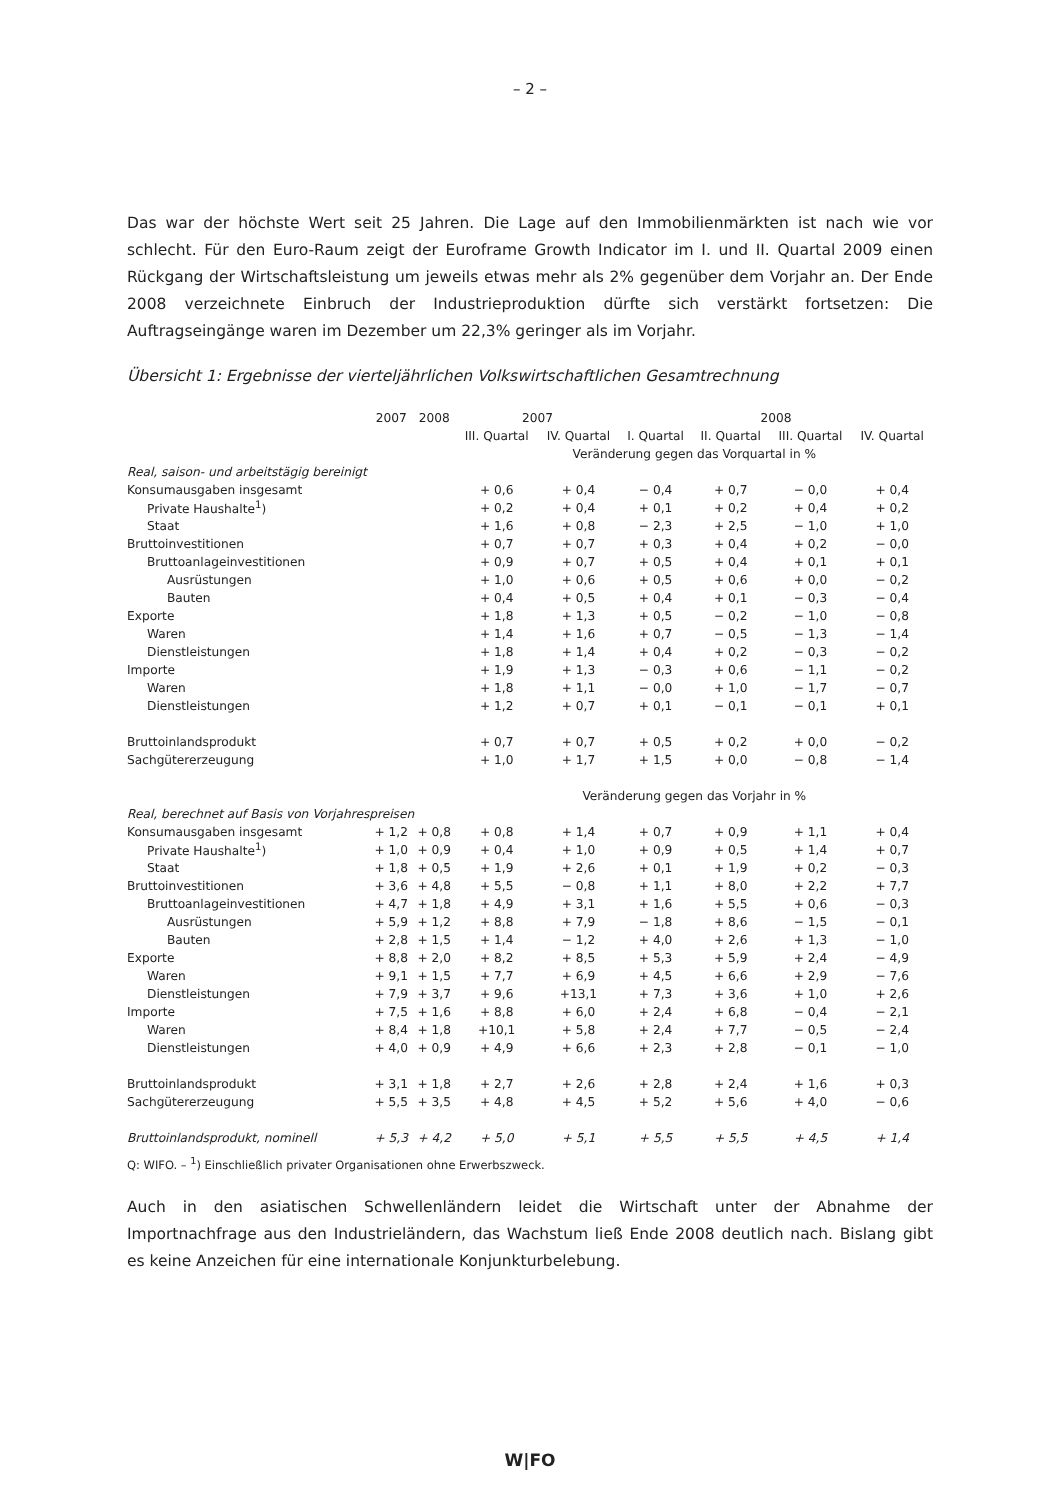– 2 –
Das war der höchste Wert seit 25 Jahren. Die Lage auf den Immobilienmärkten ist nach wie vor schlecht. Für den Euro-Raum zeigt der Euroframe Growth Indicator im I. und II. Quartal 2009 einen Rückgang der Wirtschaftsleistung um jeweils etwas mehr als 2% gegenüber dem Vorjahr an. Der Ende 2008 verzeichnete Einbruch der Industrieproduktion dürfte sich verstärkt fortsetzen: Die Auftragseingänge waren im Dezember um 22,3% geringer als im Vorjahr.
Übersicht 1: Ergebnisse der vierteljährlichen Volkswirtschaftlichen Gesamtrechnung
| | 2007 | 2008 | 2007 | | 2008 | | | |
| --- | --- | --- | --- | --- | --- | --- | --- | --- |
| | | | III. Quartal | IV. Quartal | I. Quartal | II. Quartal | III. Quartal | IV. Quartal |
| | | | Veränderung gegen das Vorquartal in % | | | | | |
| Real, saison- und arbeitstägig bereinigt | | | | | | | | |
| Konsumausgaben insgesamt | | | + 0,6 | + 0,4 | − 0,4 | + 0,7 | − 0,0 | + 0,4 |
| Private Haushalte<sup>1</sup>) | | | + 0,2 | + 0,4 | + 0,1 | + 0,2 | + 0,4 | + 0,2 |
| Staat | | | + 1,6 | + 0,8 | − 2,3 | + 2,5 | − 1,0 | + 1,0 |
| Bruttoinvestitionen | | | + 0,7 | + 0,7 | + 0,3 | + 0,4 | + 0,2 | − 0,0 |
| Bruttoanlageinvestitionen | | | + 0,9 | + 0,7 | + 0,5 | + 0,4 | + 0,1 | + 0,1 |
| Ausrüstungen | | | + 1,0 | + 0,6 | + 0,5 | + 0,6 | + 0,0 | − 0,2 |
| Bauten | | | + 0,4 | + 0,5 | + 0,4 | + 0,1 | − 0,3 | − 0,4 |
| Exporte | | | + 1,8 | + 1,3 | + 0,5 | − 0,2 | − 1,0 | − 0,8 |
| Waren | | | + 1,4 | + 1,6 | + 0,7 | − 0,5 | − 1,3 | − 1,4 |
| Dienstleistungen | | | + 1,8 | + 1,4 | + 0,4 | + 0,2 | − 0,3 | − 0,2 |
| Importe | | | + 1,9 | + 1,3 | − 0,3 | + 0,6 | − 1,1 | − 0,2 |
| Waren | | | + 1,8 | + 1,1 | − 0,0 | + 1,0 | − 1,7 | − 0,7 |
| Dienstleistungen | | | + 1,2 | + 0,7 | + 0,1 | − 0,1 | − 0,1 | + 0,1 |
| Bruttoinlandsprodukt | | | + 0,7 | + 0,7 | + 0,5 | + 0,2 | + 0,0 | − 0,2 |
| Sachgütererzeugung | | | + 1,0 | + 1,7 | + 1,5 | + 0,0 | − 0,8 | − 1,4 |
| | | | Veränderung gegen das Vorjahr in % | | | | | |
| Real, berechnet auf Basis von Vorjahrespreisen | | | | | | | | |
| Konsumausgaben insgesamt | + 1,2 | + 0,8 | + 0,8 | + 1,4 | + 0,7 | + 0,9 | + 1,1 | + 0,4 |
| Private Haushalte<sup>1</sup>) | + 1,0 | + 0,9 | + 0,4 | + 1,0 | + 0,9 | + 0,5 | + 1,4 | + 0,7 |
| Staat | + 1,8 | + 0,5 | + 1,9 | + 2,6 | + 0,1 | + 1,9 | + 0,2 | − 0,3 |
| Bruttoinvestitionen | + 3,6 | + 4,8 | + 5,5 | − 0,8 | + 1,1 | + 8,0 | + 2,2 | + 7,7 |
| Bruttoanlageinvestitionen | + 4,7 | + 1,8 | + 4,9 | + 3,1 | + 1,6 | + 5,5 | + 0,6 | − 0,3 |
| Ausrüstungen | + 5,9 | + 1,2 | + 8,8 | + 7,9 | − 1,8 | + 8,6 | − 1,5 | − 0,1 |
| Bauten | + 2,8 | + 1,5 | + 1,4 | − 1,2 | + 4,0 | + 2,6 | + 1,3 | − 1,0 |
| Exporte | + 8,8 | + 2,0 | + 8,2 | + 8,5 | + 5,3 | + 5,9 | + 2,4 | − 4,9 |
| Waren | + 9,1 | + 1,5 | + 7,7 | + 6,9 | + 4,5 | + 6,6 | + 2,9 | − 7,6 |
| Dienstleistungen | + 7,9 | + 3,7 | + 9,6 | +13,1 | + 7,3 | + 3,6 | + 1,0 | + 2,6 |
| Importe | + 7,5 | + 1,6 | + 8,8 | + 6,0 | + 2,4 | + 6,8 | − 0,4 | − 2,1 |
| Waren | + 8,4 | + 1,8 | +10,1 | + 5,8 | + 2,4 | + 7,7 | − 0,5 | − 2,4 |
| Dienstleistungen | + 4,0 | + 0,9 | + 4,9 | + 6,6 | + 2,3 | + 2,8 | − 0,1 | − 1,0 |
| Bruttoinlandsprodukt | + 3,1 | + 1,8 | + 2,7 | + 2,6 | + 2,8 | + 2,4 | + 1,6 | + 0,3 |
| Sachgütererzeugung | + 5,5 | + 3,5 | + 4,8 | + 4,5 | + 5,2 | + 5,6 | + 4,0 | − 0,6 |
| Bruttoinlandsprodukt, nominell | + 5,3 | + 4,2 | + 5,0 | + 5,1 | + 5,5 | + 5,5 | + 4,5 | + 1,4 |
Q: WIFO. – <sup>1</sup>) Einschließlich privater Organisationen ohne Erwerbszweck.
Auch in den asiatischen Schwellenländern leidet die Wirtschaft unter der Abnahme der Importnachfrage aus den Industrieländern, das Wachstum ließ Ende 2008 deutlich nach. Bislang gibt es keine Anzeichen für eine internationale Konjunkturbelebung.
W|FO